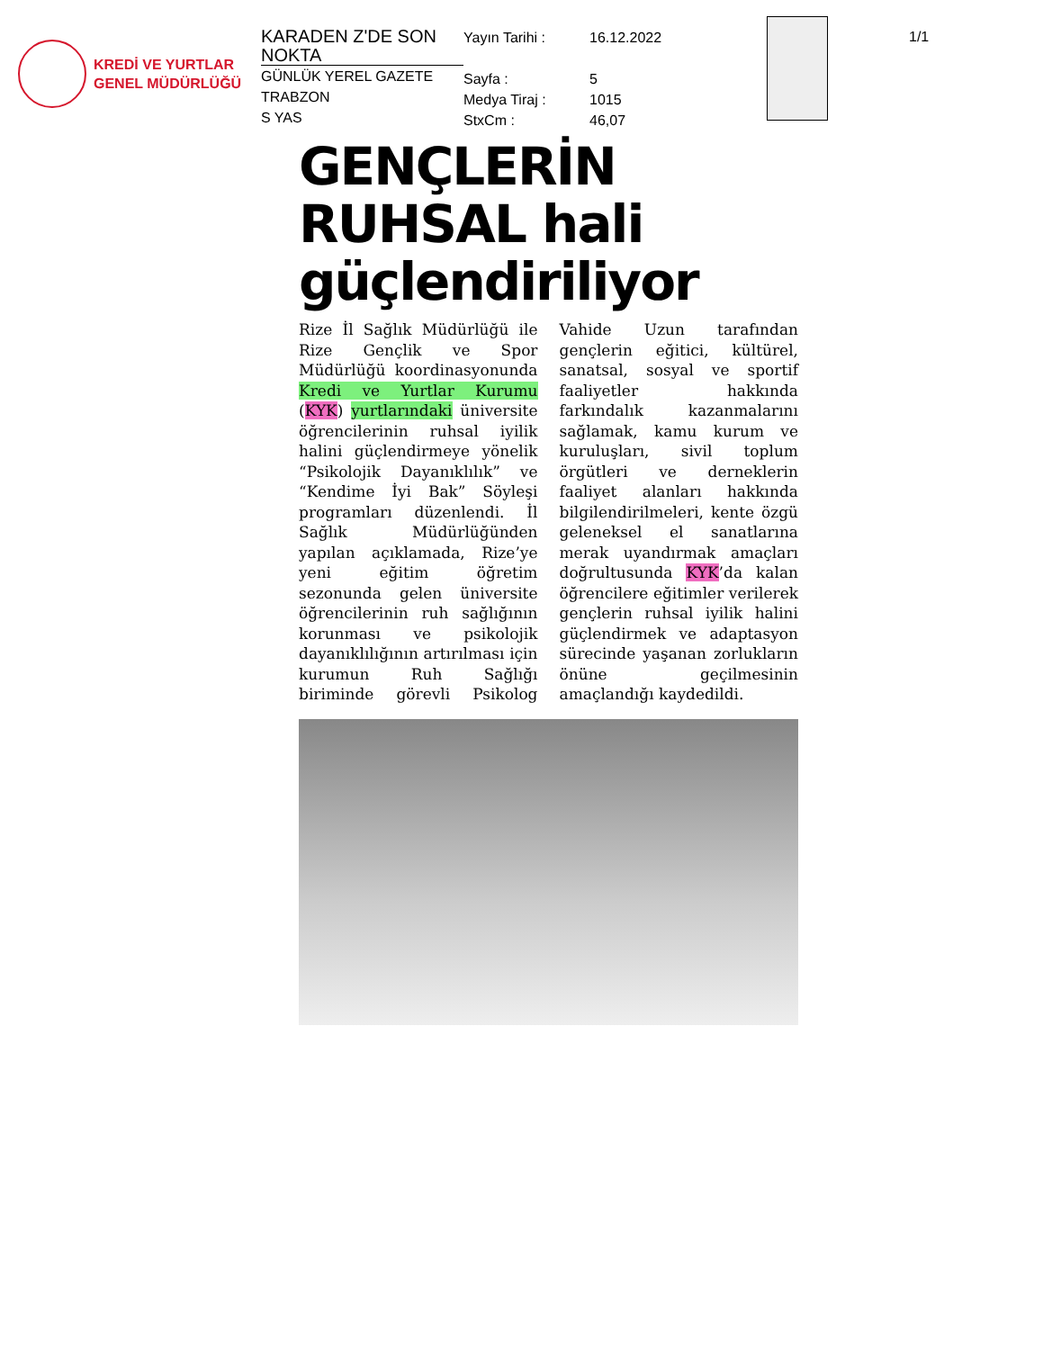KREDİ VE YURTLAR
GENEL MÜDÜRLÜĞÜ
KARADEN Z'DE SON NOKTA
GÜNLÜK YEREL GAZETE
TRABZON
S YAS
Yayın Tarihi :
Sayfa :
Medya Tiraj :
StxCm :
16.12.2022
5
1015
46,07
1/1
GENÇLERİN RUHSAL hali güçlendiriliyor
Rize İl Sağlık Müdürlüğü ile Rize Gençlik ve Spor Müdürlüğü koordinasyonunda Kredi ve Yurtlar Kurumu (KYK) yurtlarındaki üniversite öğrencilerinin ruhsal iyilik halini güçlendirmeye yönelik “Psikolojik Dayanıklılık” ve “Kendime İyi Bak” Söyleşi programları düzenlendi. İl Sağlık Müdürlüğünden yapılan açıklamada, Rize’ye yeni eğitim öğretim sezonunda gelen üniversite öğrencilerinin ruh sağlığının korunması ve psikolojik dayanıklılığının artırılması için kurumun Ruh Sağlığı biriminde görevli Psikolog Vahide Uzun tarafından gençlerin eğitici, kültürel, sanatsal, sosyal ve sportif faaliyetler hakkında farkındalık kazanmalarını sağlamak, kamu kurum ve kuruluşları, sivil toplum örgütleri ve derneklerin faaliyet alanları hakkında bilgilendirilmeleri, kente özgü geleneksel el sanatlarına merak uyandırmak amaçları doğrultusunda KYK’da kalan öğrencilere eğitimler verilerek gençlerin ruhsal iyilik halini güçlendirmek ve adaptasyon sürecinde yaşanan zorlukların önüne geçilmesinin amaçlandığı kaydedildi.